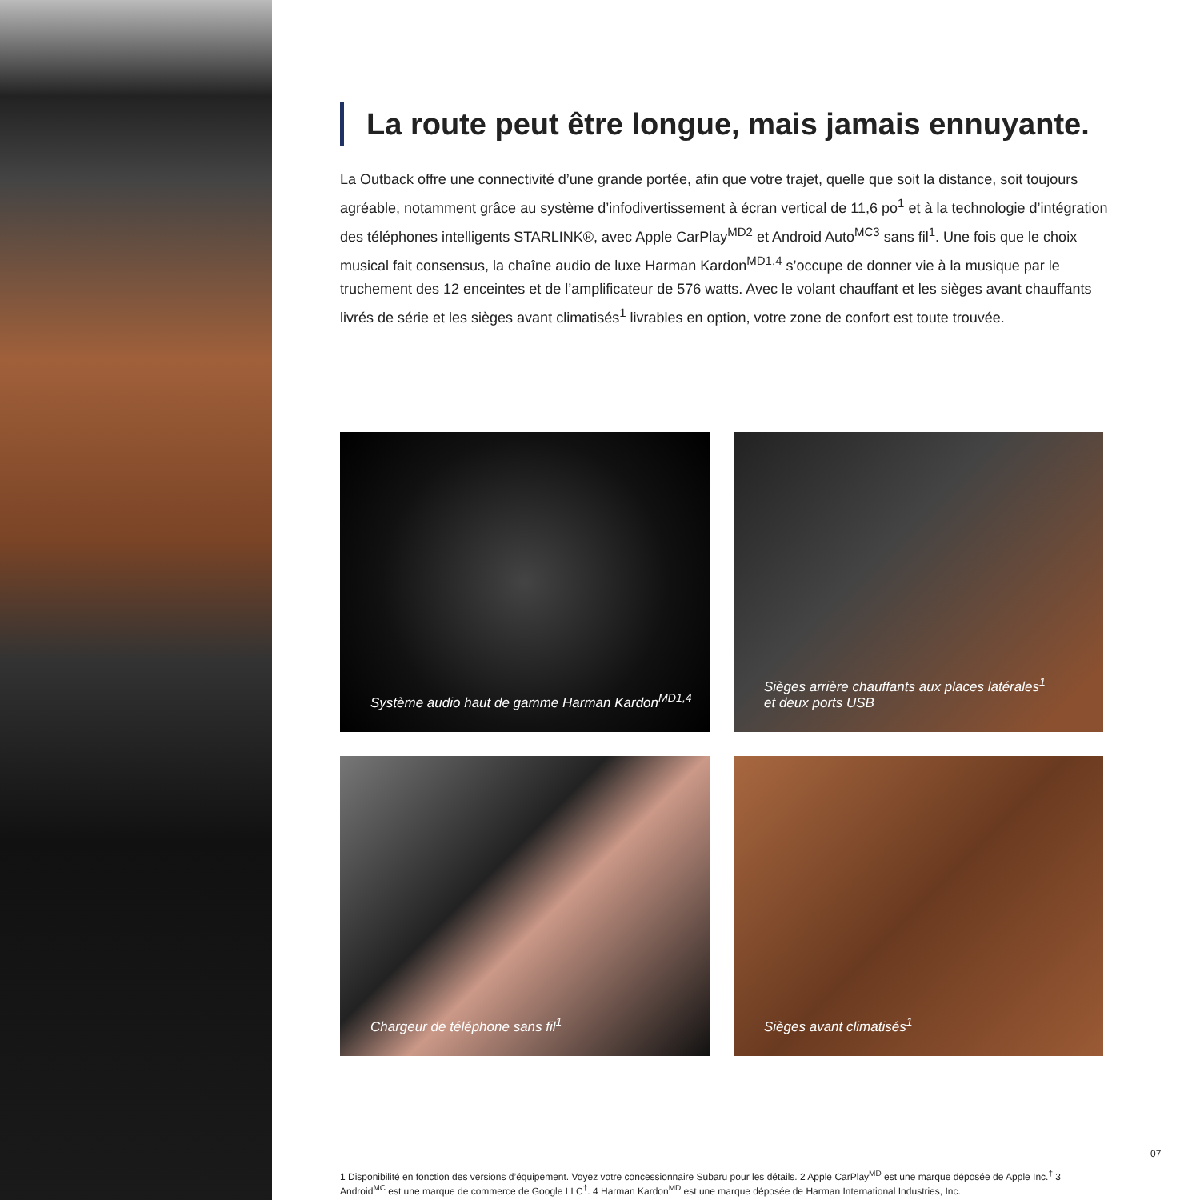La route peut être longue, mais jamais ennuyante.
La Outback offre une connectivité d’une grande portée, afin que votre trajet, quelle que soit la distance, soit toujours agréable, notamment grâce au système d’infodivertissement à écran vertical de 11,6 po<sup>1</sup> et à la technologie d’intégration des téléphones intelligents STARLINK®, avec Apple CarPlay<sup>MD2</sup> et Android Auto<sup>MC3</sup> sans fil<sup>1</sup>. Une fois que le choix musical fait consensus, la chaîne audio de luxe Harman Kardon<sup>MD1,4</sup> s’occupe de donner vie à la musique par le truchement des 12 enceintes et de l’amplificateur de 576 watts. Avec le volant chauffant et les sièges avant chauffants livrés de série et les sièges avant climatisés<sup>1</sup> livrables en option, votre zone de confort est toute trouvée.
Système audio haut de gamme Harman Kardon<sup>MD1,4</sup>
Sièges arrière chauffants aux places latérales<sup>1</sup>
et deux ports USB
Chargeur de téléphone sans fil<sup>1</sup>
Sièges avant climatisés<sup>1</sup>
1 Disponibilité en fonction des versions d’équipement. Voyez votre concessionnaire Subaru pour les détails. 2 Apple CarPlay<sup>MD</sup> est une marque déposée de Apple Inc.<sup>†</sup> 3 Android<sup>MC</sup> est une marque de commerce de Google LLC<sup>†</sup>. 4 Harman Kardon<sup>MD</sup> est une marque déposée de Harman International Industries, Inc.
07